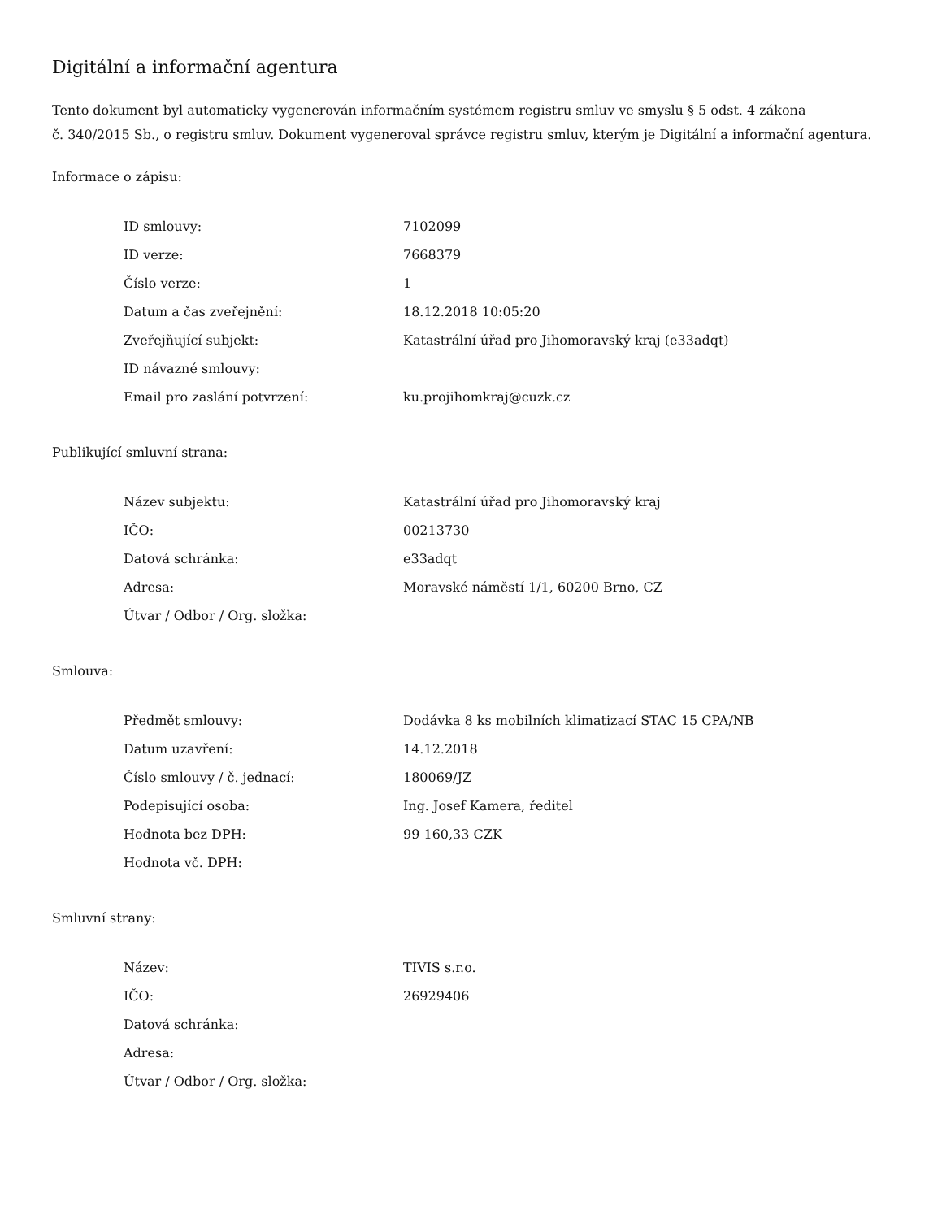Digitální a informační agentura
Tento dokument byl automaticky vygenerován informačním systémem registru smluv ve smyslu § 5 odst. 4 zákona
č. 340/2015 Sb., o registru smluv. Dokument vygeneroval správce registru smluv, kterým je Digitální a informační agentura.
Informace o zápisu:
| ID smlouvy: | 7102099 |
| ID verze: | 7668379 |
| Číslo verze: | 1 |
| Datum a čas zveřejnění: | 18.12.2018 10:05:20 |
| Zveřejňující subjekt: | Katastrální úřad pro Jihomoravský kraj (e33adqt) |
| ID návazné smlouvy: | |
| Email pro zaslání potvrzení: | ku.projihomkraj@cuzk.cz |
Publikující smluvní strana:
| Název subjektu: | Katastrální úřad pro Jihomoravský kraj |
| IČO: | 00213730 |
| Datová schránka: | e33adqt |
| Adresa: | Moravské náměstí 1/1, 60200 Brno, CZ |
| Útvar / Odbor / Org. složka: | |
Smlouva:
| Předmět smlouvy: | Dodávka 8 ks mobilních klimatizací STAC 15 CPA/NB |
| Datum uzavření: | 14.12.2018 |
| Číslo smlouvy / č. jednací: | 180069/JZ |
| Podepisující osoba: | Ing. Josef Kamera, ředitel |
| Hodnota bez DPH: | 99 160,33 CZK |
| Hodnota vč. DPH: | |
Smluvní strany:
| Název: | TIVIS s.r.o. |
| IČO: | 26929406 |
| Datová schránka: | |
| Adresa: | |
| Útvar / Odbor / Org. složka: | |